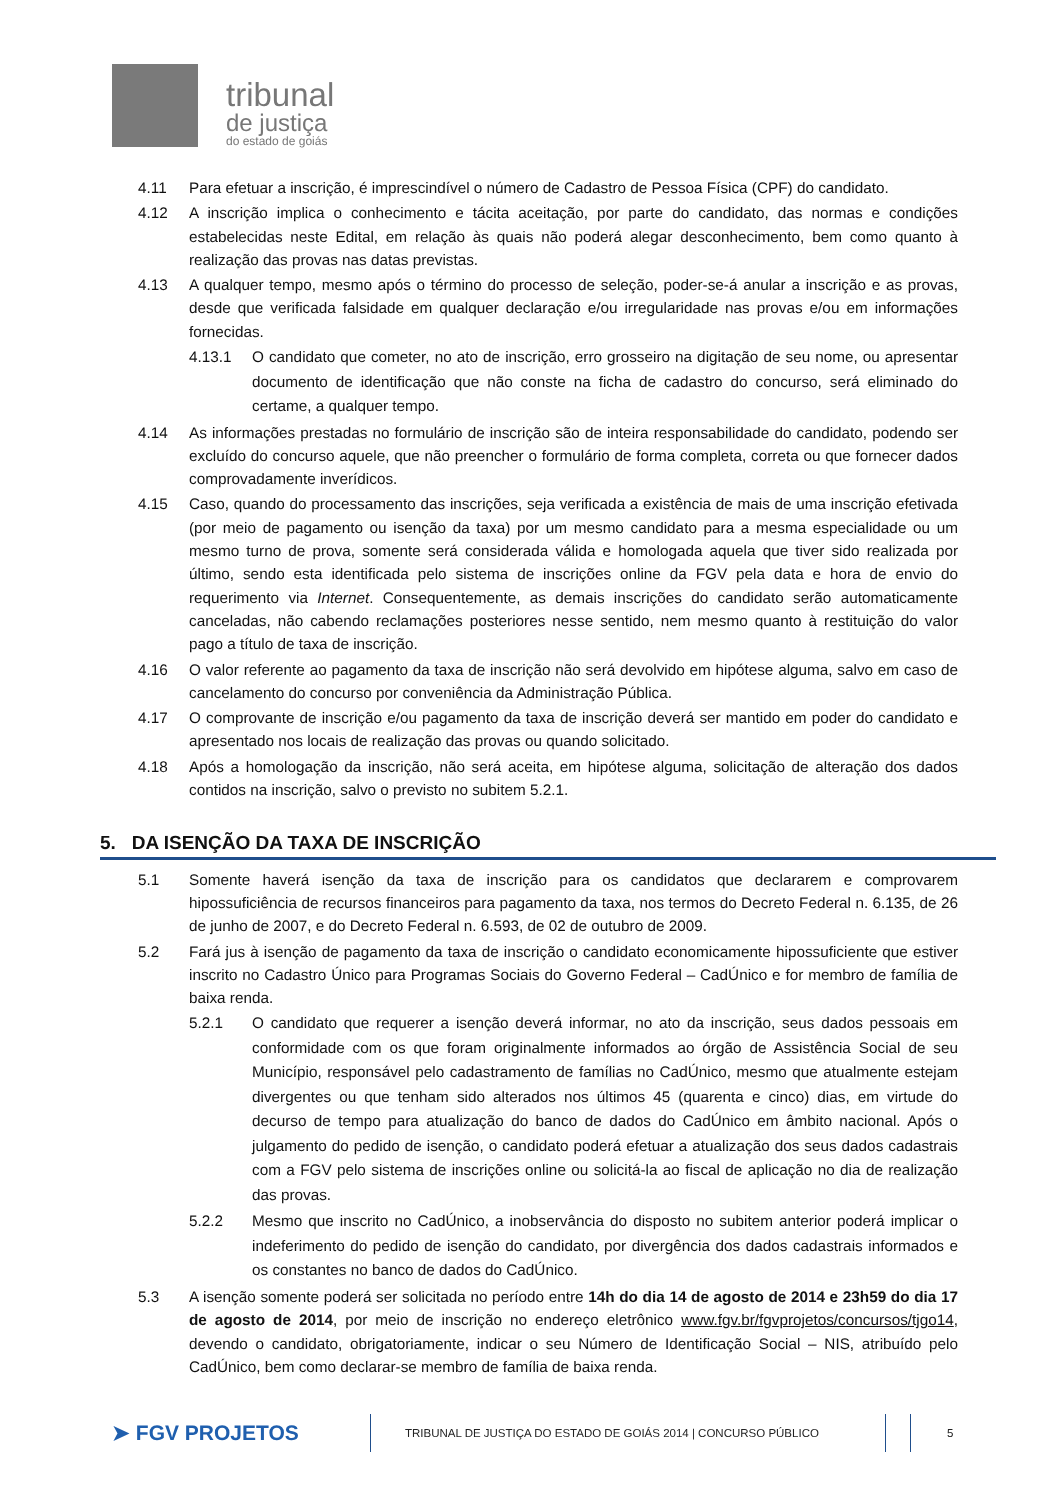tribunal
de justiça
do estado de goiás
4.11 Para efetuar a inscrição, é imprescindível o número de Cadastro de Pessoa Física (CPF) do candidato.
4.12 A inscrição implica o conhecimento e tácita aceitação, por parte do candidato, das normas e condições estabelecidas neste Edital, em relação às quais não poderá alegar desconhecimento, bem como quanto à realização das provas nas datas previstas.
4.13 A qualquer tempo, mesmo após o término do processo de seleção, poder-se-á anular a inscrição e as provas, desde que verificada falsidade em qualquer declaração e/ou irregularidade nas provas e/ou em informações fornecidas.
4.13.1 O candidato que cometer, no ato de inscrição, erro grosseiro na digitação de seu nome, ou apresentar documento de identificação que não conste na ficha de cadastro do concurso, será eliminado do certame, a qualquer tempo.
4.14 As informações prestadas no formulário de inscrição são de inteira responsabilidade do candidato, podendo ser excluído do concurso aquele, que não preencher o formulário de forma completa, correta ou que fornecer dados comprovadamente inverídicos.
4.15 Caso, quando do processamento das inscrições, seja verificada a existência de mais de uma inscrição efetivada (por meio de pagamento ou isenção da taxa) por um mesmo candidato para a mesma especialidade ou um mesmo turno de prova, somente será considerada válida e homologada aquela que tiver sido realizada por último, sendo esta identificada pelo sistema de inscrições online da FGV pela data e hora de envio do requerimento via Internet. Consequentemente, as demais inscrições do candidato serão automaticamente canceladas, não cabendo reclamações posteriores nesse sentido, nem mesmo quanto à restituição do valor pago a título de taxa de inscrição.
4.16 O valor referente ao pagamento da taxa de inscrição não será devolvido em hipótese alguma, salvo em caso de cancelamento do concurso por conveniência da Administração Pública.
4.17 O comprovante de inscrição e/ou pagamento da taxa de inscrição deverá ser mantido em poder do candidato e apresentado nos locais de realização das provas ou quando solicitado.
4.18 Após a homologação da inscrição, não será aceita, em hipótese alguma, solicitação de alteração dos dados contidos na inscrição, salvo o previsto no subitem 5.2.1.
5. DA ISENÇÃO DA TAXA DE INSCRIÇÃO
5.1 Somente haverá isenção da taxa de inscrição para os candidatos que declararem e comprovarem hipossuficiência de recursos financeiros para pagamento da taxa, nos termos do Decreto Federal n. 6.135, de 26 de junho de 2007, e do Decreto Federal n. 6.593, de 02 de outubro de 2009.
5.2 Fará jus à isenção de pagamento da taxa de inscrição o candidato economicamente hipossuficiente que estiver inscrito no Cadastro Único para Programas Sociais do Governo Federal – CadÚnico e for membro de família de baixa renda.
5.2.1 O candidato que requerer a isenção deverá informar, no ato da inscrição, seus dados pessoais em conformidade com os que foram originalmente informados ao órgão de Assistência Social de seu Município, responsável pelo cadastramento de famílias no CadÚnico, mesmo que atualmente estejam divergentes ou que tenham sido alterados nos últimos 45 (quarenta e cinco) dias, em virtude do decurso de tempo para atualização do banco de dados do CadÚnico em âmbito nacional. Após o julgamento do pedido de isenção, o candidato poderá efetuar a atualização dos seus dados cadastrais com a FGV pelo sistema de inscrições online ou solicitá-la ao fiscal de aplicação no dia de realização das provas.
5.2.2 Mesmo que inscrito no CadÚnico, a inobservância do disposto no subitem anterior poderá implicar o indeferimento do pedido de isenção do candidato, por divergência dos dados cadastrais informados e os constantes no banco de dados do CadÚnico.
5.3 A isenção somente poderá ser solicitada no período entre 14h do dia 14 de agosto de 2014 e 23h59 do dia 17 de agosto de 2014, por meio de inscrição no endereço eletrônico www.fgv.br/fgvprojetos/concursos/tjgo14, devendo o candidato, obrigatoriamente, indicar o seu Número de Identificação Social – NIS, atribuído pelo CadÚnico, bem como declarar-se membro de família de baixa renda.
➤ FGV PROJETOS TRIBUNAL DE JUSTIÇA DO ESTADO DE GOIÁS 2014 | CONCURSO PÚBLICO 5